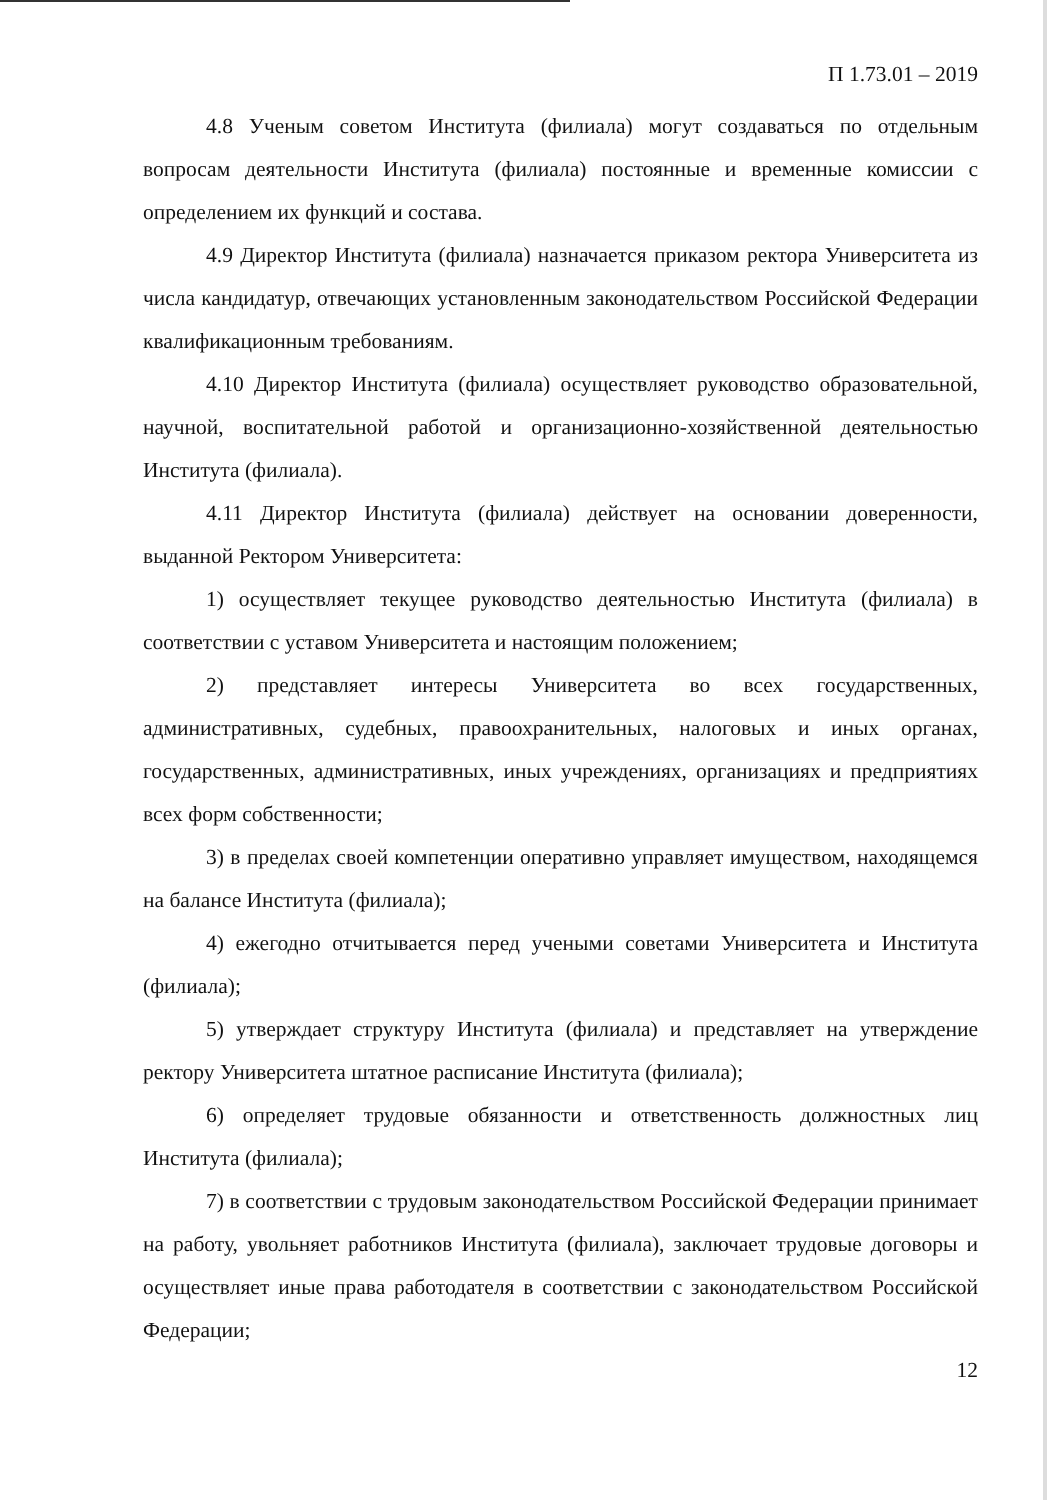П 1.73.01 – 2019
4.8 Ученым советом Института (филиала) могут создаваться по отдельным вопросам деятельности Института (филиала) постоянные и временные комиссии с определением их функций и состава.
4.9 Директор Института (филиала) назначается приказом ректора Университета из числа кандидатур, отвечающих установленным законодательством Российской Федерации квалификационным требованиям.
4.10 Директор Института (филиала) осуществляет руководство образовательной, научной, воспитательной работой и организационно-хозяйственной деятельностью Института (филиала).
4.11 Директор Института (филиала) действует на основании доверенности, выданной Ректором Университета:
1) осуществляет текущее руководство деятельностью Института (филиала) в соответствии с уставом Университета и настоящим положением;
2) представляет интересы Университета во всех государственных, административных, судебных, правоохранительных, налоговых и иных органах, государственных, административных, иных учреждениях, организациях и предприятиях всех форм собственности;
3) в пределах своей компетенции оперативно управляет имуществом, находящемся на балансе Института (филиала);
4) ежегодно отчитывается перед учеными советами Университета и Института (филиала);
5) утверждает структуру Института (филиала) и представляет на утверждение ректору Университета штатное расписание Института (филиала);
6) определяет трудовые обязанности и ответственность должностных лиц Института (филиала);
7) в соответствии с трудовым законодательством Российской Федерации принимает на работу, увольняет работников Института (филиала), заключает трудовые договоры и осуществляет иные права работодателя в соответствии с законодательством Российской Федерации;
12